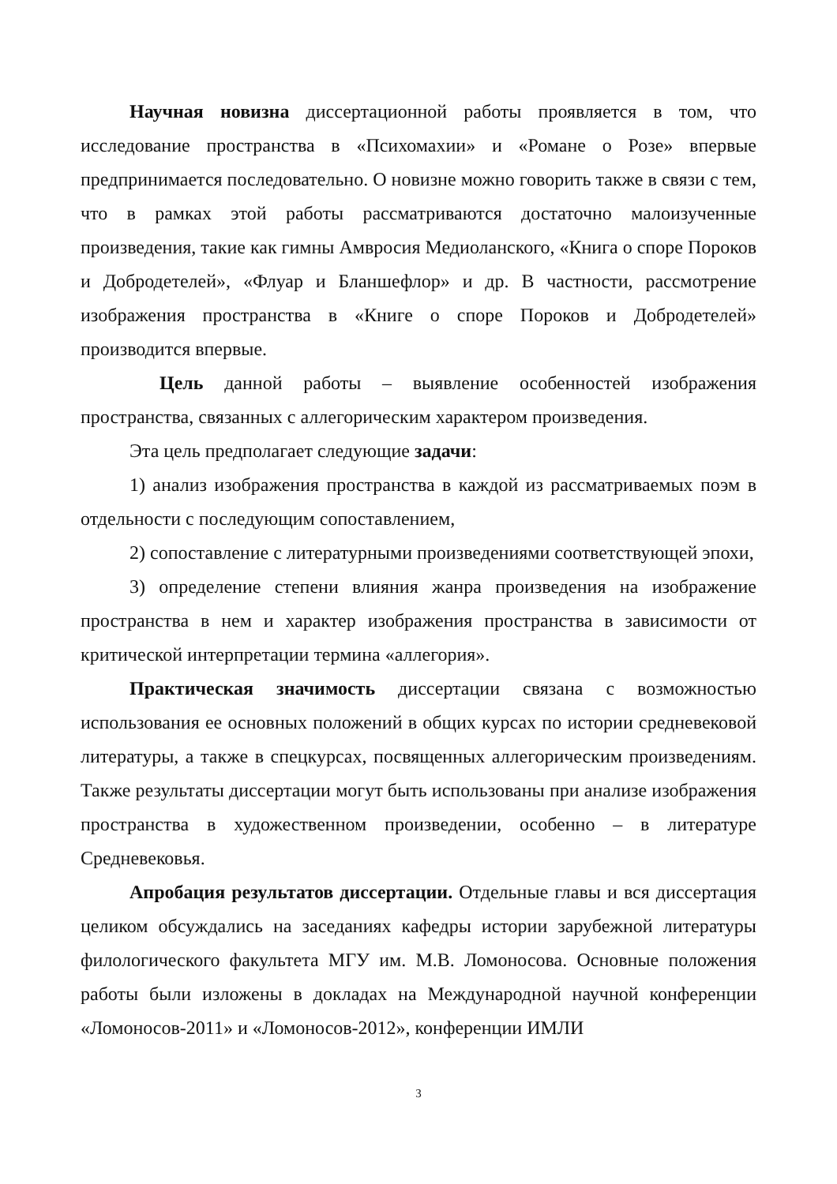Научная новизна диссертационной работы проявляется в том, что исследование пространства в «Психомахии» и «Романе о Розе» впервые предпринимается последовательно. О новизне можно говорить также в связи с тем, что в рамках этой работы рассматриваются достаточно малоизученные произведения, такие как гимны Амвросия Медиоланского, «Книга о споре Пороков и Добродетелей», «Флуар и Бланшефлор» и др. В частности, рассмотрение изображения пространства в «Книге о споре Пороков и Добродетелей» производится впервые.
Цель данной работы – выявление особенностей изображения пространства, связанных с аллегорическим характером произведения.
Эта цель предполагает следующие задачи:
1) анализ изображения пространства в каждой из рассматриваемых поэм в отдельности с последующим сопоставлением,
2) сопоставление с литературными произведениями соответствующей эпохи,
3) определение степени влияния жанра произведения на изображение пространства в нем и характер изображения пространства в зависимости от критической интерпретации термина «аллегория».
Практическая значимость диссертации связана с возможностью использования ее основных положений в общих курсах по истории средневековой литературы, а также в спецкурсах, посвященных аллегорическим произведениям. Также результаты диссертации могут быть использованы при анализе изображения пространства в художественном произведении, особенно – в литературе Средневековья.
Апробация результатов диссертации. Отдельные главы и вся диссертация целиком обсуждались на заседаниях кафедры истории зарубежной литературы филологического факультета МГУ им. М.В. Ломоносова. Основные положения работы были изложены в докладах на Международной научной конференции «Ломоносов-2011» и «Ломоносов-2012», конференции ИМЛИ
3